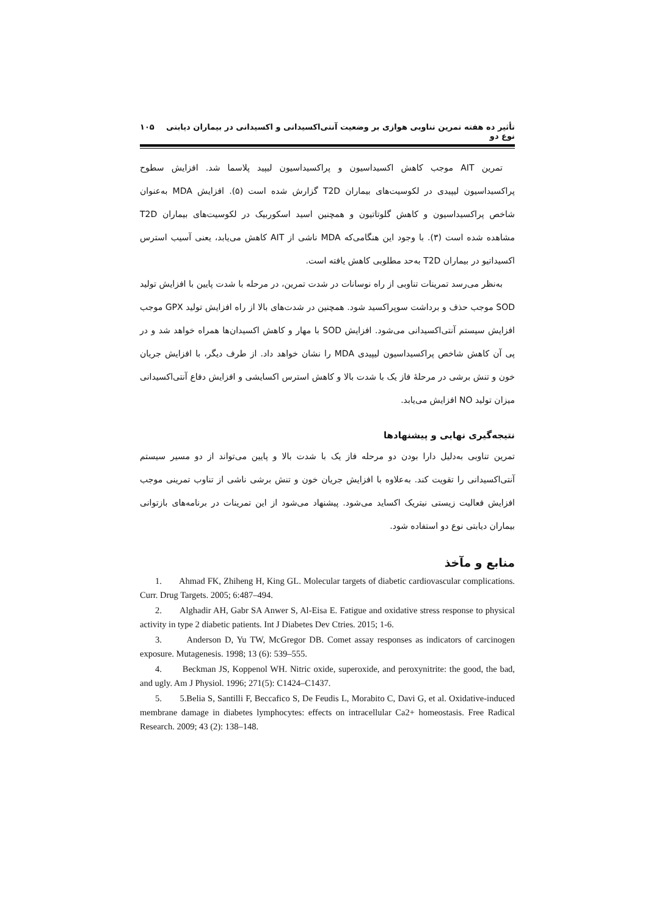تأثیر ده هفته تمرین تناوبی هوازی بر وضعیت آنتی‌اکسیدانی و اکسیدانی در بیماران دیابتی نوع دو ۱۰۵
تمرین AIT موجب کاهش اکسیداسیون و پراکسیداسیون لیپید پلاسما شد. افزایش سطوح پراکسیداسیون لیپیدی در لکوسیت‌های بیماران T2D گزارش شده است (۵). افزایش MDA به‌عنوان شاخص پراکسیداسیون و کاهش گلوتاتیون و همچنین اسید اسکوربیک در لکوسیت‌های بیماران T2D مشاهده شده است (۳). با وجود این هنگامی‌که MDA ناشی از AIT کاهش می‌یابد، یعنی آسیب استرس اکسیداتیو در بیماران T2D به‌حد مطلوبی کاهش یافته است.
به‌نظر می‌رسد تمرینات تناوبی از راه نوسانات در شدت تمرین، در مرحله با شدت پایین با افزایش تولید SOD موجب حذف و برداشت سوپراکسید شود. همچنین در شدت‌های بالا از راه افزایش تولید GPX موجب افزایش سیستم آنتی‌اکسیدانی می‌شود. افزایش SOD با مهار و کاهش اکسیدان‌ها همراه خواهد شد و در پی آن کاهش شاخص پراکسیداسیون لیپیدی MDA را نشان خواهد داد. از طرف دیگر، با افزایش جریان خون و تنش برشی در مرحلهٔ فاز یک با شدت بالا و کاهش استرس اکسایشی و افزایش دفاع آنتی‌اکسیدانی میزان تولید NO افزایش می‌یابد.
نتیجه‌گیری نهایی و پیشنهادها
تمرین تناوبی به‌دلیل دارا بودن دو مرحله فاز یک با شدت بالا و پایین می‌تواند از دو مسیر سیستم آنتی‌اکسیدانی را تقویت کند. به‌علاوه با افزایش جریان خون و تنش برشی ناشی از تناوب تمرینی موجب افزایش فعالیت زیستی نیتریک اکساید می‌شود. پیشنهاد می‌شود از این تمرینات در برنامه‌های بازتوانی بیماران دیابتی نوع دو استفاده شود.
منابع و مآخذ
1. Ahmad FK, Zhiheng H, King GL. Molecular targets of diabetic cardiovascular complications. Curr. Drug Targets. 2005; 6:487–494.
2. Alghadir AH, Gabr SA Anwer S, Al-Eisa E. Fatigue and oxidative stress response to physical activity in type 2 diabetic patients. Int J Diabetes Dev Ctries. 2015; 1-6.
3. Anderson D, Yu TW, McGregor DB. Comet assay responses as indicators of carcinogen exposure. Mutagenesis. 1998; 13 (6): 539–555.
4. Beckman JS, Koppenol WH. Nitric oxide, superoxide, and peroxynitrite: the good, the bad, and ugly. Am J Physiol. 1996; 271(5): C1424–C1437.
5. 5.Belia S, Santilli F, Beccafico S, De Feudis L, Morabito C, Davi G, et al. Oxidative-induced membrane damage in diabetes lymphocytes: effects on intracellular Ca2+ homeostasis. Free Radical Research. 2009; 43 (2): 138–148.